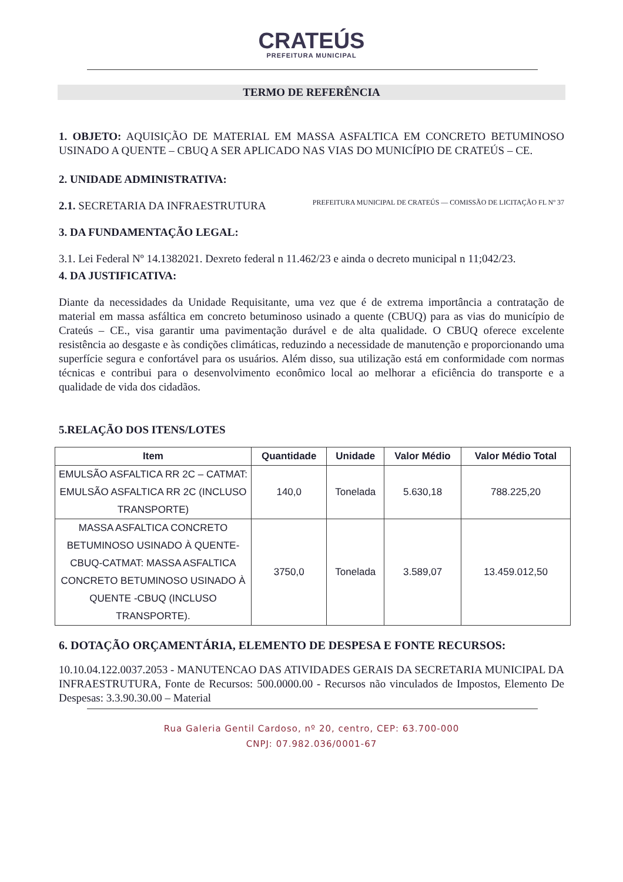CRATEÚS
PREFEITURA MUNICIPAL
TERMO DE REFERÊNCIA
1. OBJETO: AQUISIÇÃO DE MATERIAL EM MASSA ASFALTICA EM CONCRETO BETUMINOSO USINADO A QUENTE – CBUQ A SER APLICADO NAS VIAS DO MUNICÍPIO DE CRATEÚS – CE.
2. UNIDADE ADMINISTRATIVA:
2.1. SECRETARIA DA INFRAESTRUTURA
3. DA FUNDAMENTAÇÃO LEGAL:
3.1. Lei Federal Nº 14.1382021. Dexreto federal n 11.462/23 e ainda o decreto municipal n 11;042/23.
PREFEITURA MUNICIPAL DE CRATEÚS — COMISSÃO DE LICITAÇÃO FL Nº 37
4. DA JUSTIFICATIVA:
Diante da necessidades da Unidade Requisitante, uma vez que é de extrema importância a contratação de material em massa asfáltica em concreto betuminoso usinado a quente (CBUQ) para as vias do município de Crateús – CE., visa garantir uma pavimentação durável e de alta qualidade. O CBUQ oferece excelente resistência ao desgaste e às condições climáticas, reduzindo a necessidade de manutenção e proporcionando uma superfície segura e confortável para os usuários. Além disso, sua utilização está em conformidade com normas técnicas e contribui para o desenvolvimento econômico local ao melhorar a eficiência do transporte e a qualidade de vida dos cidadãos.
5.RELAÇÃO DOS ITENS/LOTES
| Item | Quantidade | Unidade | Valor Médio | Valor Médio Total |
| --- | --- | --- | --- | --- |
| EMULSÃO ASFALTICA RR 2C – CATMAT: EMULSÃO ASFALTICA RR 2C (INCLUSO TRANSPORTE) | 140,0 | Tonelada | 5.630,18 | 788.225,20 |
| MASSA ASFALTICA CONCRETO BETUMINOSO USINADO À QUENTE-CBUQ-CATMAT: MASSA ASFALTICA CONCRETO BETUMINOSO USINADO À QUENTE -CBUQ (INCLUSO TRANSPORTE). | 3750,0 | Tonelada | 3.589,07 | 13.459.012,50 |
6. DOTAÇÃO ORÇAMENTÁRIA, ELEMENTO DE DESPESA E FONTE RECURSOS:
10.10.04.122.0037.2053 - MANUTENCAO DAS ATIVIDADES GERAIS DA SECRETARIA MUNICIPAL DA INFRAESTRUTURA, Fonte de Recursos: 500.0000.00 - Recursos não vinculados de Impostos, Elemento De Despesas: 3.3.90.30.00 – Material
Rua Galeria Gentil Cardoso, nº 20, centro, CEP: 63.700-000
CNPJ: 07.982.036/0001-67